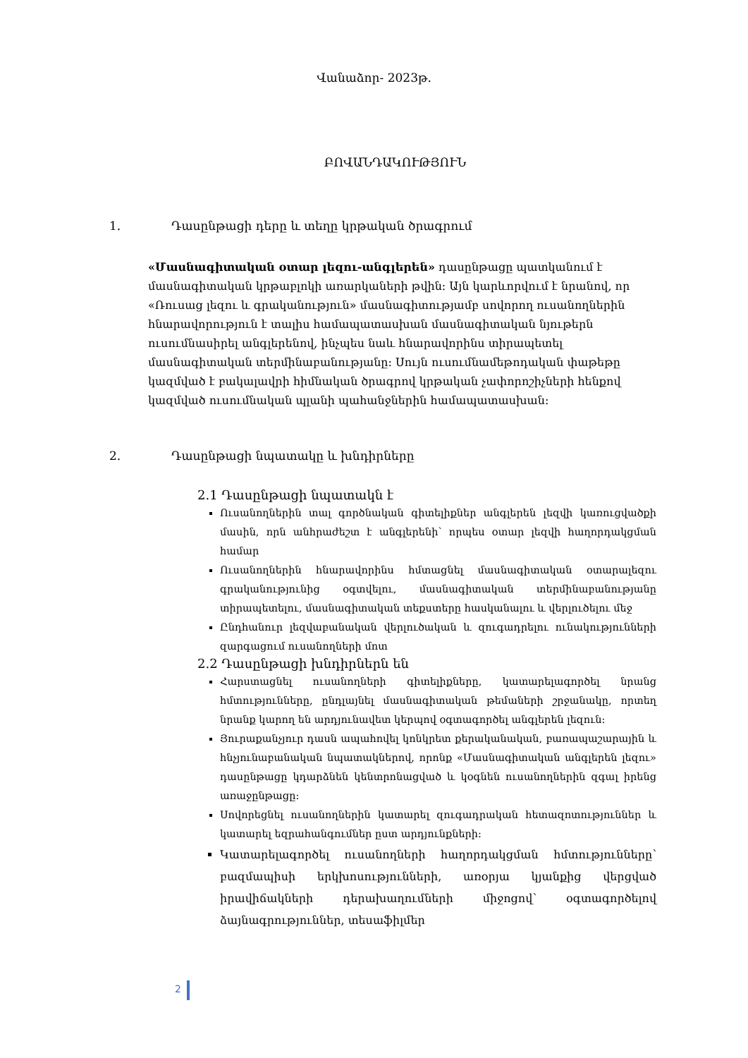Վանաձոր- 2023թ.
ԲՈՎԱՆԴԱԿՈՒԹՅՈՒՆ
1. Դասընթացի դերը և տեղը կրթական ծրագրում
«Մասնագիտական օտար լեզու-անգլերեն» դասընթացը պատկանում է մասնագիտական կրթաբլոկի առարկաների թվին: Այն կարևորվում է նրանով, որ «Ռուսաց լեզու և գրականություն» մասնագիտությամբ սովորող ուսանողներին հնարավորություն է տալիս համապատասխան մասնագիտական նյութերն ուսումնասիրել անգլերենով, ինչպես նաև հնարավորինս տիրապետել մասնագիտական տերմինաբանությանը: Սույն ուսումնամեթոդական փաթեթը կազմված է բակալավրի հիմնական ծրագրով կրթական չափորոշիչների հենքով կազմված ուսումնական պլանի պահանջներին համապատասխան:
2. Դասընթացի նպատակը և խնդիրները
2.1 Դասընթացի նպատակն է
Ուսանողներին տալ գործնական գիտելիքներ անգլերեն լեզվի կառուցվածքի մասին, որն անհրաժեշտ է անգլերենի՝ որպես օտար լեզվի հաղորդակցման համար
Ուսանողներին հնարավորինս հմտացնել մասնագիտական օտարալեզու գրականությունից օգտվելու, մասնագիտական տերմինաբանությանը տիրապետելու, մասնագիտական տեքստերը հասկանալու և վերլուծելու մեջ
Ընդհանուր լեզվաբանական վերլուծական և զուգադրելու ունակությունների զարգացում ուսանողների մոտ
2.2 Դասընթացի խնդիրներն են
Հարստացնել ուսանողների գիտելիքները, կատարելագործել նրանց հմտությունները, ընդլայնել մասնագիտական թեմաների շրջանակը, որտեղ նրանք կարող են արդյունավետ կերպով օգտագործել անգլերեն լեզուն:
Յուրաքանչյուր դասն ապահովել կոնկրետ քերականական, բառապաշարային և հնչյունաբանական նպատակներով, որոնք «Մասնագիտական անգլերեն լեզու» դասընթացը կդարձնեն կենտրոնացված և կօգնեն ուսանողներին զգալ իրենց առաջընթացը:
Սովորեցնել ուսանողներին կատարել զուգադրական հետազոտություններ և կատարել եզրահանգումներ ըստ արդյունքների:
Կատարելագործել ուսանողների հաղորդակցման հմտությունները՝ բազմապիսի երկխոսությունների, առօրյա կյանքից վերցված իրավիճակների դերախաղումների միջոցով՝ օգտագործելով ձայնագրություններ, տեսաֆիլմեր
2